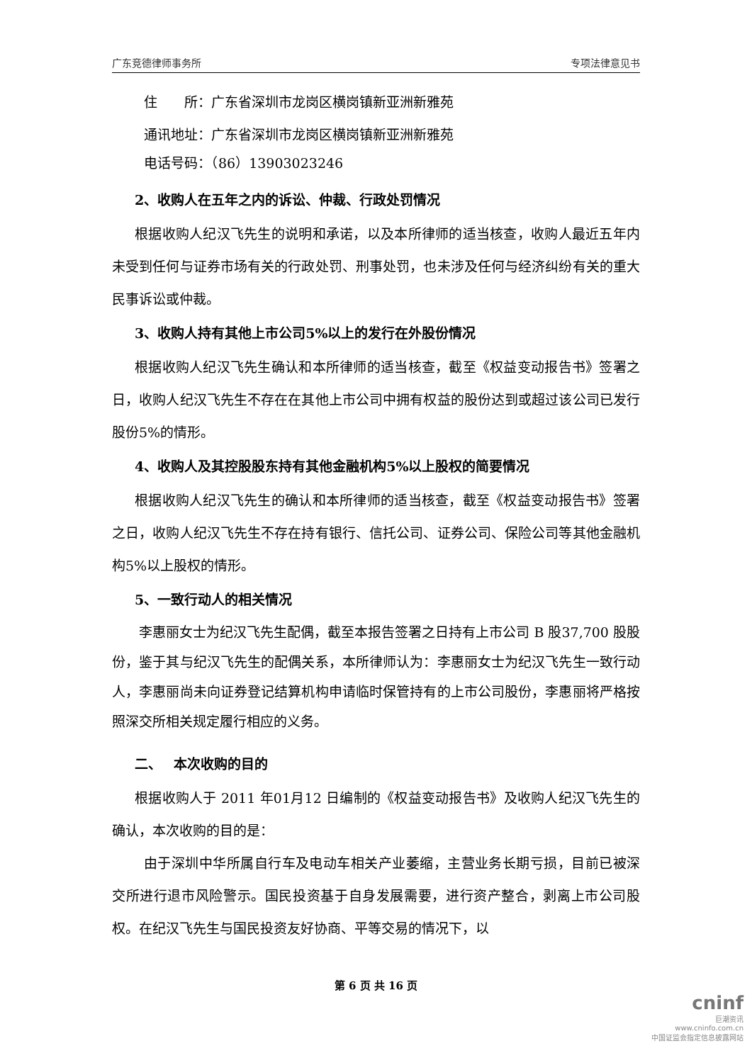广东竞德律师事务所 专项法律意见书
住　　所：广东省深圳市龙岗区横岗镇新亚洲新雅苑
通讯地址：广东省深圳市龙岗区横岗镇新亚洲新雅苑
电话号码：（86）13903023246
2、收购人在五年之内的诉讼、仲裁、行政处罚情况
根据收购人纪汉飞先生的说明和承诺，以及本所律师的适当核查，收购人最近五年内未受到任何与证券市场有关的行政处罚、刑事处罚，也未涉及任何与经济纠纷有关的重大民事诉讼或仲裁。
3、收购人持有其他上市公司5%以上的发行在外股份情况
根据收购人纪汉飞先生确认和本所律师的适当核查，截至《权益变动报告书》签署之日，收购人纪汉飞先生不存在在其他上市公司中拥有权益的股份达到或超过该公司已发行股份5%的情形。
4、收购人及其控股股东持有其他金融机构5%以上股权的简要情况
根据收购人纪汉飞先生的确认和本所律师的适当核查，截至《权益变动报告书》签署之日，收购人纪汉飞先生不存在持有银行、信托公司、证券公司、保险公司等其他金融机构5%以上股权的情形。
5、一致行动人的相关情况
李惠丽女士为纪汉飞先生配偶，截至本报告签署之日持有上市公司 B 股37,700 股股份，鉴于其与纪汉飞先生的配偶关系，本所律师认为：李惠丽女士为纪汉飞先生一致行动人，李惠丽尚未向证券登记结算机构申请临时保管持有的上市公司股份，李惠丽将严格按照深交所相关规定履行相应的义务。
二、　 本次收购的目的
根据收购人于 2011 年01月12 日编制的《权益变动报告书》及收购人纪汉飞先生的确认，本次收购的目的是：
由于深圳中华所属自行车及电动车相关产业萎缩，主营业务长期亏损，目前已被深交所进行退市风险警示。国民投资基于自身发展需要，进行资产整合，剥离上市公司股权。在纪汉飞先生与国民投资友好协商、平等交易的情况下，以
第 6 页 共 16 页
cninf
巨潮资讯
www.cninfo.com.cn
中国证监会指定信息披露网站